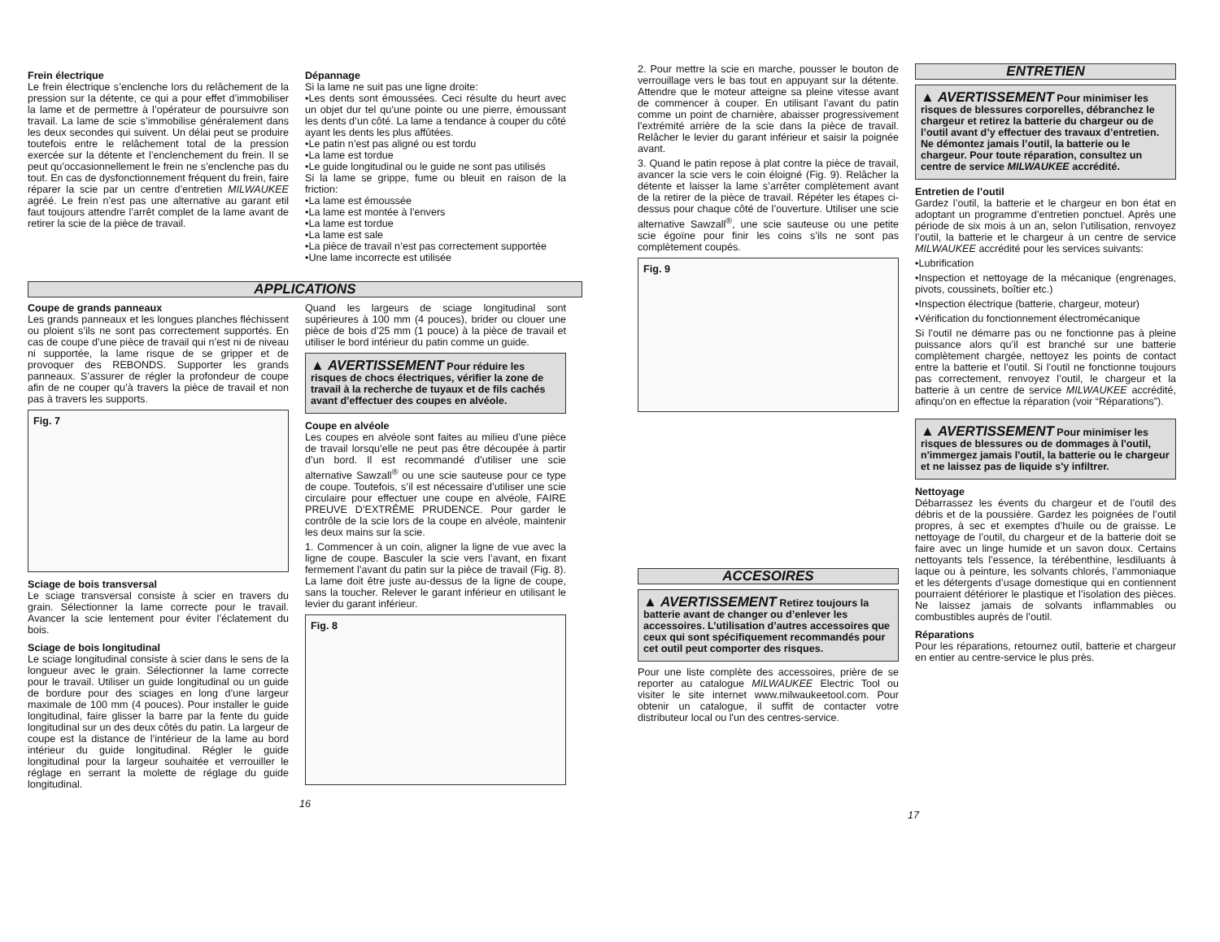Frein électrique
Le frein électrique s’enclenche lors du relâchement de la pression sur la détente, ce qui a pour effet d’immobiliser la lame et de permettre à l’opérateur de poursuivre son travail. La lame de scie s’immobilise généralement dans les deux secondes qui suivent. Un délai peut se produire toutefois entre le relâchement total de la pression exercée sur la détente et l’enclenchement du frein. Il se peut qu’occasionnellement le frein ne s’enclenche pas du tout. En cas de dysfonctionnement fréquent du frein, faire réparer la scie par un centre d’entretien MILWAUKEE agréé. Le frein n’est pas une alternative au garant etil faut toujours attendre l’arrêt complet de la lame avant de retirer la scie de la pièce de travail.
Dépannage
Si la lame ne suit pas une ligne droite:
•Les dents sont émoussées. Ceci résulte du heurt avec un objet dur tel qu’une pointe ou une pierre, émoussant les dents d’un côté. La lame a tendance à couper du côté ayant les dents les plus affûtées.
•Le patin n’est pas aligné ou est tordu
•La lame est tordue
•Le guide longitudinal ou le guide ne sont pas utilisés
Si la lame se grippe, fume ou bleuit en raison de la friction:
•La lame est émoussée
•La lame est montée à l’envers
•La lame est tordue
•La lame est sale
•La pièce de travail n’est pas correctement supportée
•Une lame incorrecte est utilisée
APPLICATIONS
Coupe de grands panneaux
Les grands panneaux et les longues planches fléchissent ou ploient s’ils ne sont pas correctement supportés. En cas de coupe d’une pièce de travail qui n’est ni de niveau ni supportée, la lame risque de se gripper et de provoquer des REBONDS. Supporter les grands panneaux. S’assurer de régler la profondeur de coupe afin de ne couper qu’à travers la pièce de travail et non pas à travers les supports.
Fig. 7
Sciage de bois transversal
Le sciage transversal consiste à scier en travers du grain. Sélectionner la lame correcte pour le travail. Avancer la scie lentement pour éviter l’éclatement du bois.
Sciage de bois longitudinal
Le sciage longitudinal consiste à scier dans le sens de la longueur avec le grain. Sélectionner la lame correcte pour le travail. Utiliser un guide longitudinal ou un guide de bordure pour des sciages en long d’une largeur maximale de 100 mm (4 pouces). Pour installer le guide longitudinal, faire glisser la barre par la fente du guide longitudinal sur un des deux côtés du patin. La largeur de coupe est la distance de l’intérieur de la lame au bord intérieur du guide longitudinal. Régler le guide longitudinal pour la largeur souhaitée et verrouiller le réglage en serrant la molette de réglage du guide longitudinal.
Quand les largeurs de sciage longitudinal sont supérieures à 100 mm (4 pouces), brider ou clouer une pièce de bois d’25 mm (1 pouce) à la pièce de travail et utiliser le bord intérieur du patin comme un guide.
▲ AVERTISSEMENT Pour réduire les risques de chocs électriques, vérifier la zone de travail à la recherche de tuyaux et de fils cachés avant d’effectuer des coupes en alvéole.
Coupe en alvéole
Les coupes en alvéole sont faites au milieu d’une pièce de travail lorsqu’elle ne peut pas être découpée à partir d’un bord. Il est recommandé d’utiliser une scie alternative Sawzall<sup>®</sup> ou une scie sauteuse pour ce type de coupe. Toutefois, s’il est nécessaire d’utiliser une scie circulaire pour effectuer une coupe en alvéole, FAIRE PREUVE D’EXTRÊME PRUDENCE. Pour garder le contrôle de la scie lors de la coupe en alvéole, maintenir les deux mains sur la scie.
1. Commencer à un coin, aligner la ligne de vue avec la ligne de coupe. Basculer la scie vers l’avant, en fixant fermement l’avant du patin sur la pièce de travail (Fig. 8). La lame doit être juste au-dessus de la ligne de coupe, sans la toucher. Relever le garant inférieur en utilisant le levier du garant inférieur.
Fig. 8
16
2. Pour mettre la scie en marche, pousser le bouton de verrouillage vers le bas tout en appuyant sur la détente. Attendre que le moteur atteigne sa pleine vitesse avant de commencer à couper. En utilisant l’avant du patin comme un point de charnière, abaisser progressivement l’extrémité arrière de la scie dans la pièce de travail. Relâcher le levier du garant inférieur et saisir la poignée avant.
3. Quand le patin repose à plat contre la pièce de travail, avancer la scie vers le coin éloigné (Fig. 9). Relâcher la détente et laisser la lame s’arrêter complètement avant de la retirer de la pièce de travail. Répéter les étapes ci-dessus pour chaque côté de l’ouverture. Utiliser une scie alternative Sawzall<sup>®</sup>, une scie sauteuse ou une petite scie égoïne pour finir les coins s’ils ne sont pas complètement coupés.
Fig. 9
ACCESOIRES
▲ AVERTISSEMENT Retirez toujours la batterie avant de changer ou d’enlever les accessoires. L’utilisation d’autres accessoires que ceux qui sont spécifiquement recommandés pour cet outil peut comporter des risques.
Pour une liste complète des accessoires, prière de se reporter au catalogue MILWAUKEE Electric Tool ou visiter le site internet www.milwaukeetool.com. Pour obtenir un catalogue, il suffit de contacter votre distributeur local ou l'un des centres-service.
ENTRETIEN
▲ AVERTISSEMENT Pour minimiser les risques de blessures corporelles, débranchez le chargeur et retirez la batterie du chargeur ou de l’outil avant d’y effectuer des travaux d’entretien. Ne démontez jamais l’outil, la batterie ou le chargeur. Pour toute réparation, consultez un centre de service MILWAUKEE accrédité.
Entretien de l’outil
Gardez l’outil, la batterie et le chargeur en bon état en adoptant un programme d’entretien ponctuel. Après une période de six mois à un an, selon l’utilisation, renvoyez l’outil, la batterie et le chargeur à un centre de service MILWAUKEE accrédité pour les services suivants:
•Lubrification
•Inspection et nettoyage de la mécanique (engrenages, pivots, coussinets, boîtier etc.)
•Inspection électrique (batterie, chargeur, moteur)
•Vérification du fonctionnement électromécanique
Si l’outil ne démarre pas ou ne fonctionne pas à pleine puissance alors qu’il est branché sur une batterie complètement chargée, nettoyez les points de contact entre la batterie et l’outil. Si l’outil ne fonctionne toujours pas correctement, renvoyez l’outil, le chargeur et la batterie à un centre de service MILWAUKEE accrédité, afinqu’on en effectue la réparation (voir “Réparations”).
▲ AVERTISSEMENT Pour minimiser les risques de blessures ou de dommages à l'outil, n'immergez jamais l'outil, la batterie ou le chargeur et ne laissez pas de liquide s'y infiltrer.
Nettoyage
Débarrassez les évents du chargeur et de l’outil des débris et de la poussière. Gardez les poignées de l’outil propres, à sec et exemptes d’huile ou de graisse. Le nettoyage de l’outil, du chargeur et de la batterie doit se faire avec un linge humide et un savon doux. Certains nettoyants tels l’essence, la térébenthine, lesdiluants à laque ou à peinture, les solvants chlorés, l’ammoniaque et les détergents d’usage domestique qui en contiennent pourraient détériorer le plastique et l’isolation des pièces. Ne laissez jamais de solvants inflammables ou combustibles auprès de l’outil.
Réparations
Pour les réparations, retournez outil, batterie et chargeur en entier au centre-service le plus près.
17